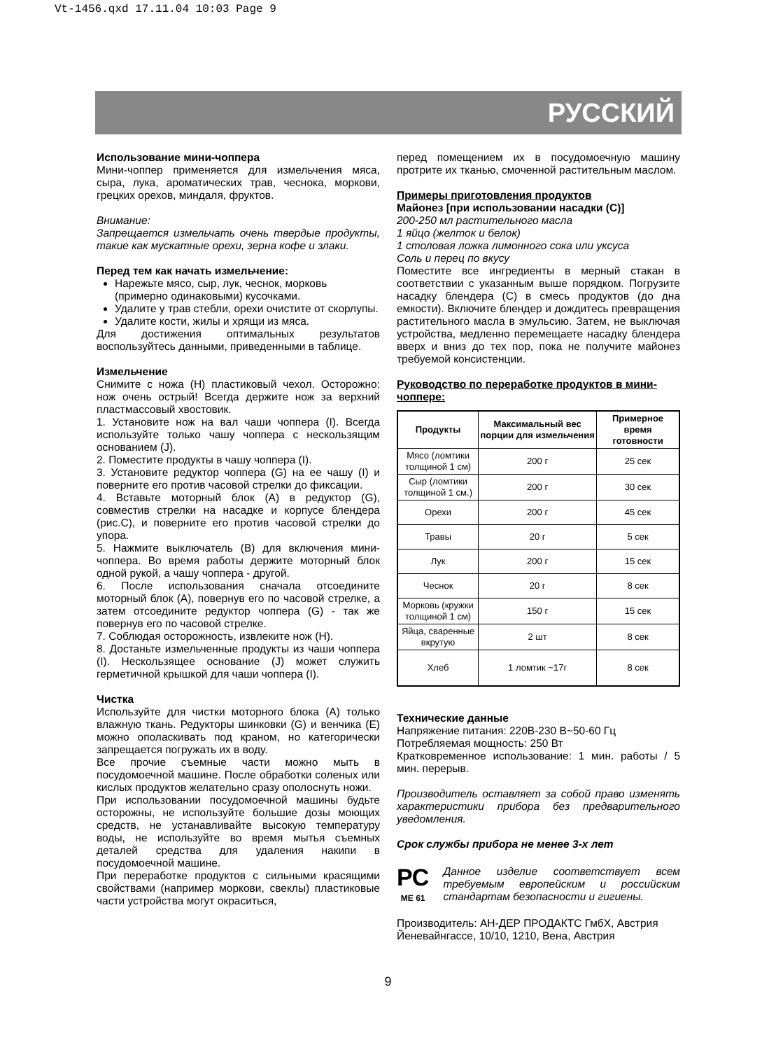Vt-1456.qxd 17.11.04 10:03 Page 9
РУССКИЙ
Использование мини-чоппера
Мини-чоппер применяется для измельчения мяса, сыра, лука, ароматических трав, чеснока, моркови, грецких орехов, миндаля, фруктов.
Внимание:
Запрещается измельчать очень твердые продукты, такие как мускатные орехи, зерна кофе и злаки.
Перед тем как начать измельчение:
Нарежьте мясо, сыр, лук, чеснок, морковь (примерно одинаковыми) кусочками.
Удалите у трав стебли, орехи очистите от скорлупы.
Удалите кости, жилы и хрящи из мяса.
Для достижения оптимальных результатов воспользуйтесь данными, приведенными в таблице.
Измельчение
Снимите с ножа (H) пластиковый чехол. Осторожно: нож очень острый! Всегда держите нож за верхний пластмассовый хвостовик.
1. Установите нож на вал чаши чоппера (I). Всегда используйте только чашу чоппера с нескользящим основанием (J).
2. Поместите продукты в чашу чоппера (I).
3. Установите редуктор чоппера (G) на ее чашу (I) и поверните его против часовой стрелки до фиксации.
4. Вставьте моторный блок (A) в редуктор (G), совместив стрелки на насадке и корпусе блендера (рис.C), и поверните его против часовой стрелки до упора.
5. Нажмите выключатель (B) для включения мини-чоппера. Во время работы держите моторный блок одной рукой, а чашу чоппера - другой.
6. После использования сначала отсоедините моторный блок (A), повернув его по часовой стрелке, а затем отсоедините редуктор чоппера (G) - так же повернув его по часовой стрелке.
7. Соблюдая осторожность, извлеките нож (H).
8. Достаньте измельченные продукты из чаши чоппера (I). Нескользящее основание (J) может служить герметичной крышкой для чаши чоппера (I).
Чистка
Используйте для чистки моторного блока (A) только влажную ткань. Редукторы шинковки (G) и венчика (E) можно ополаскивать под краном, но категорически запрещается погружать их в воду.
Все прочие съемные части можно мыть в посудомоечной машине. После обработки соленых или кислых продуктов желательно сразу ополоснуть ножи.
При использовании посудомоечной машины будьте осторожны, не используйте большие дозы моющих средств, не устанавливайте высокую температуру воды, не используйте во время мытья съемных деталей средства для удаления накипи в посудомоечной машине.
При переработке продуктов с сильными красящими свойствами (например моркови, свеклы) пластиковые части устройства могут окраситься,
перед помещением их в посудомоечную машину протрите их тканью, смоченной растительным маслом.
Примеры приготовления продуктов
Майонез [при использовании насадки (C)]
200-250 мл растительного масла
1 яйцо (желток и белок)
1 столовая ложка лимонного сока или уксуса
Соль и перец по вкусу
Поместите все ингредиенты в мерный стакан в соответствии с указанным выше порядком. Погрузите насадку блендера (C) в смесь продуктов (до дна емкости). Включите блендер и дождитесь превращения растительного масла в эмульсию. Затем, не выключая устройства, медленно перемещаете насадку блендера вверх и вниз до тех пор, пока не получите майонез требуемой консистенции.
Руководство по переработке продуктов в мини-чоппере:
| Продукты | Максимальный вес порции для измельчения | Примерное время готовности |
| --- | --- | --- |
| Мясо (ломтики толщиной 1 см) | 200 г | 25 сек |
| Сыр (ломтики толщиной 1 см.) | 200 г | 30 сек |
| Орехи | 200 г | 45 сек |
| Травы | 20 г | 5 сек |
| Лук | 200 г | 15 сек |
| Чеснок | 20 г | 8 сек |
| Морковь (кружки толщиной 1 см) | 150 г | 15 сек |
| Яйца, сваренные вкрутую | 2 шт | 8 сек |
| Хлеб | 1 ломтик ~17г | 8 сек |
Технические данные
Напряжение питания: 220В-230 В~50-60 Гц
Потребляемая мощность: 250 Вт
Кратковременное использование: 1 мин. работы / 5 мин. перерыв.
Производитель оставляет за собой право изменять характеристики прибора без предварительного уведомления.
Срок службы прибора не менее 3-х лет
РС
ME 61
Данное изделие соответствует всем требуемым европейским и российским стандартам безопасности и гигиены.
Производитель: АН-ДЕР ПРОДАКТС ГмбХ, Австрия
Йеневайнгассе, 10/10, 1210, Вена, Австрия
9